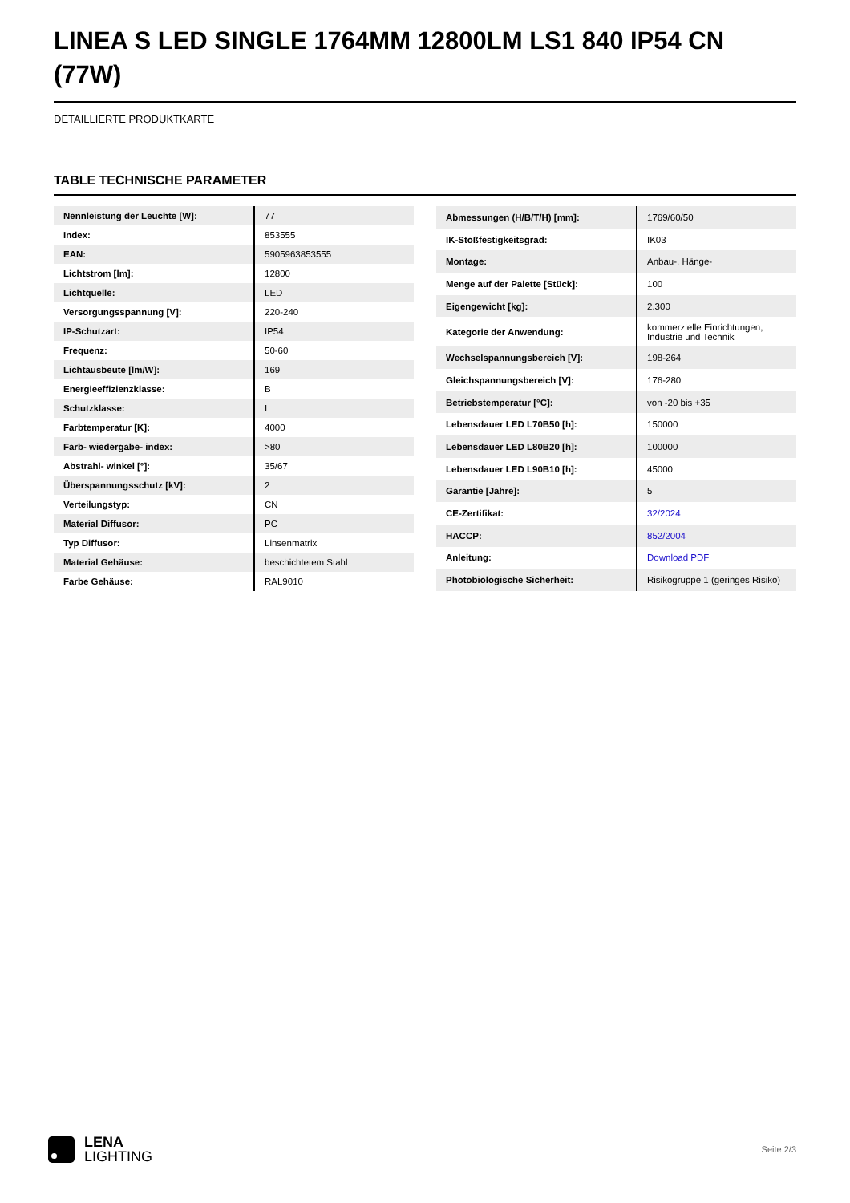LINEA S LED SINGLE 1764MM 12800LM LS1 840 IP54 CN (77W)
DETAILLIERTE PRODUKTKARTE
TABLE TECHNISCHE PARAMETER
| Nennleistung der Leuchte [W]: | 77 |
| Index: | 853555 |
| EAN: | 5905963853555 |
| Lichtstrom [lm]: | 12800 |
| Lichtquelle: | LED |
| Versorgungsspannung [V]: | 220-240 |
| IP-Schutzart: | IP54 |
| Frequenz: | 50-60 |
| Lichtausbeute [lm/W]: | 169 |
| Energieeffizienzklasse: | B |
| Schutzklasse: | I |
| Farbtemperatur [K]: | 4000 |
| Farb- wiedergabe- index: | >80 |
| Abstrahl- winkel [°]: | 35/67 |
| Überspannungsschutz [kV]: | 2 |
| Verteilungstyp: | CN |
| Material Diffusor: | PC |
| Typ Diffusor: | Linsenmatrix |
| Material Gehäuse: | beschichtetem Stahl |
| Farbe Gehäuse: | RAL9010 |
| Abmessungen (H/B/T/H) [mm]: | 1769/60/50 |
| IK-Stoßfestigkeitsgrad: | IK03 |
| Montage: | Anbau-, Hänge- |
| Menge auf der Palette [Stück]: | 100 |
| Eigengewicht [kg]: | 2.300 |
| Kategorie der Anwendung: | kommerzielle Einrichtungen, Industrie und Technik |
| Wechselspannungsbereich [V]: | 198-264 |
| Gleichspannungsbereich [V]: | 176-280 |
| Betriebstemperatur [°C]: | von -20 bis +35 |
| Lebensdauer LED L70B50 [h]: | 150000 |
| Lebensdauer LED L80B20 [h]: | 100000 |
| Lebensdauer LED L90B10 [h]: | 45000 |
| Garantie [Jahre]: | 5 |
| CE-Zertifikat: | 32/2024 |
| HACCP: | 852/2004 |
| Anleitung: | Download PDF |
| Photobiologische Sicherheit: | Risikogruppe 1 (geringes Risiko) |
LENA
LIGHTING
Seite 2/3